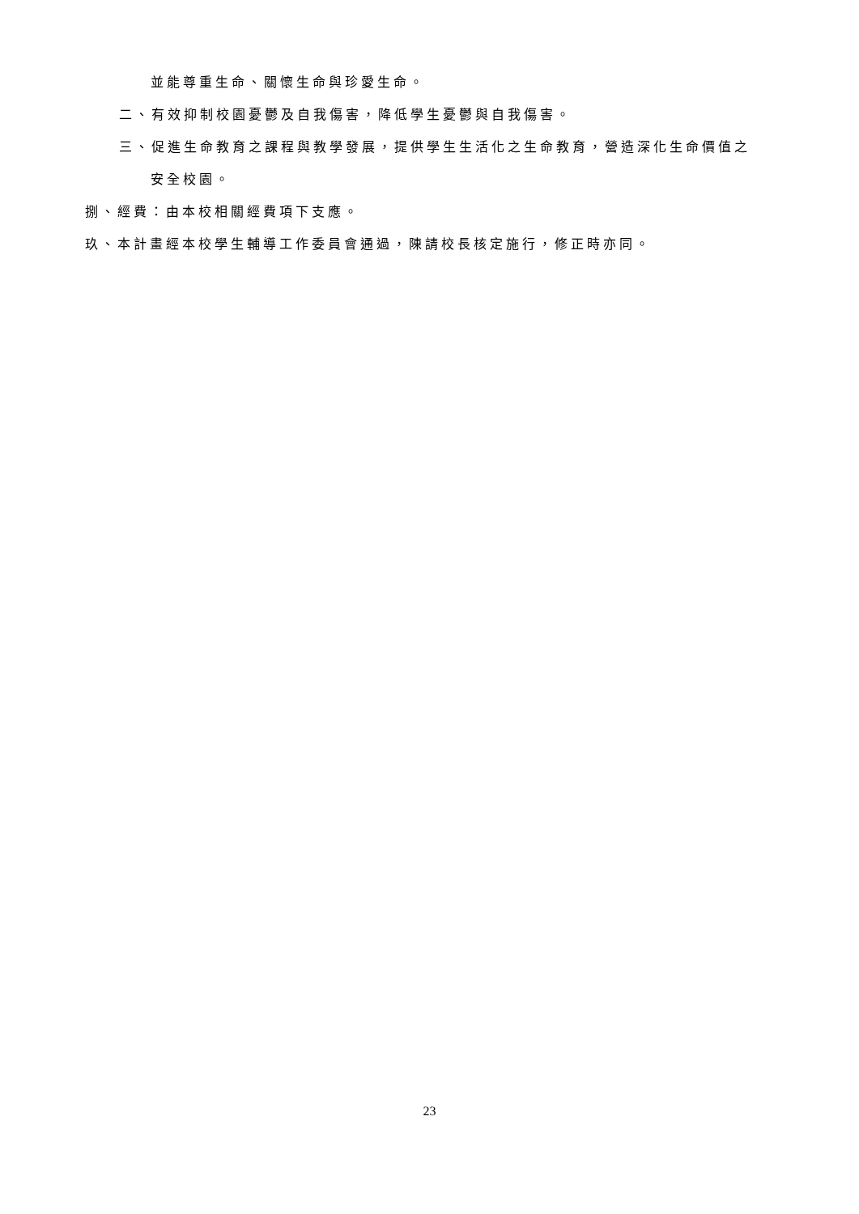並能尊重生命、關懷生命與珍愛生命。
二、有效抑制校園憂鬱及自我傷害，降低學生憂鬱與自我傷害。
三、促進生命教育之課程與教學發展，提供學生生活化之生命教育，營造深化生命價值之
安全校園。
捌、經費：由本校相關經費項下支應。
玖、本計畫經本校學生輔導工作委員會通過，陳請校長核定施行，修正時亦同。
23